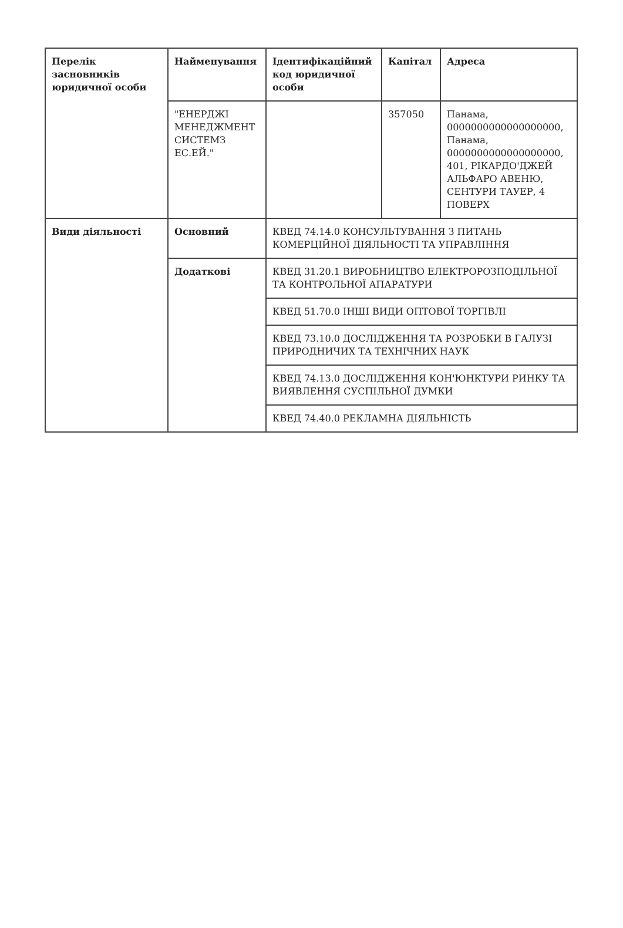| Перелік засновників юридичної особи | Найменування | Ідентифікаційний код юридичної особи | Капітал | Адреса |
| --- | --- | --- | --- | --- |
| | "ЕНЕРДЖІ МЕНЕДЖМЕНТ СИСТЕМЗ ЕС.ЕЙ." | | 357050 | Панама, 0000000000000000000, Панама, 0000000000000000000, 401, РІКАРДО'ДЖЕЙ АЛЬФАРО АВЕНЮ, СЕНТУРИ ТАУЕР, 4 ПОВЕРХ |
| Види діяльності | Основний | КВЕД 74.14.0 КОНСУЛЬТУВАННЯ З ПИТАНЬ КОМЕРЦІЙНОЇ ДІЯЛЬНОСТІ ТА УПРАВЛІННЯ | | |
| | Додаткові | КВЕД 31.20.1 ВИРОБНИЦТВО ЕЛЕКТРОРОЗПОДІЛЬНОЇ ТА КОНТРОЛЬНОЇ АПАРАТУРИ | | |
| | | КВЕД 51.70.0 ІНШІ ВИДИ ОПТОВОЇ ТОРГІВЛІ | | |
| | | КВЕД 73.10.0 ДОСЛІДЖЕННЯ ТА РОЗРОБКИ В ГАЛУЗІ ПРИРОДНИЧИХ ТА ТЕХНІЧНИХ НАУК | | |
| | | КВЕД 74.13.0 ДОСЛІДЖЕННЯ КОН'ЮНКТУРИ РИНКУ ТА ВИЯВЛЕННЯ СУСПІЛЬНОЇ ДУМКИ | | |
| | | КВЕД 74.40.0 РЕКЛАМНА ДІЯЛЬНІСТЬ | | |